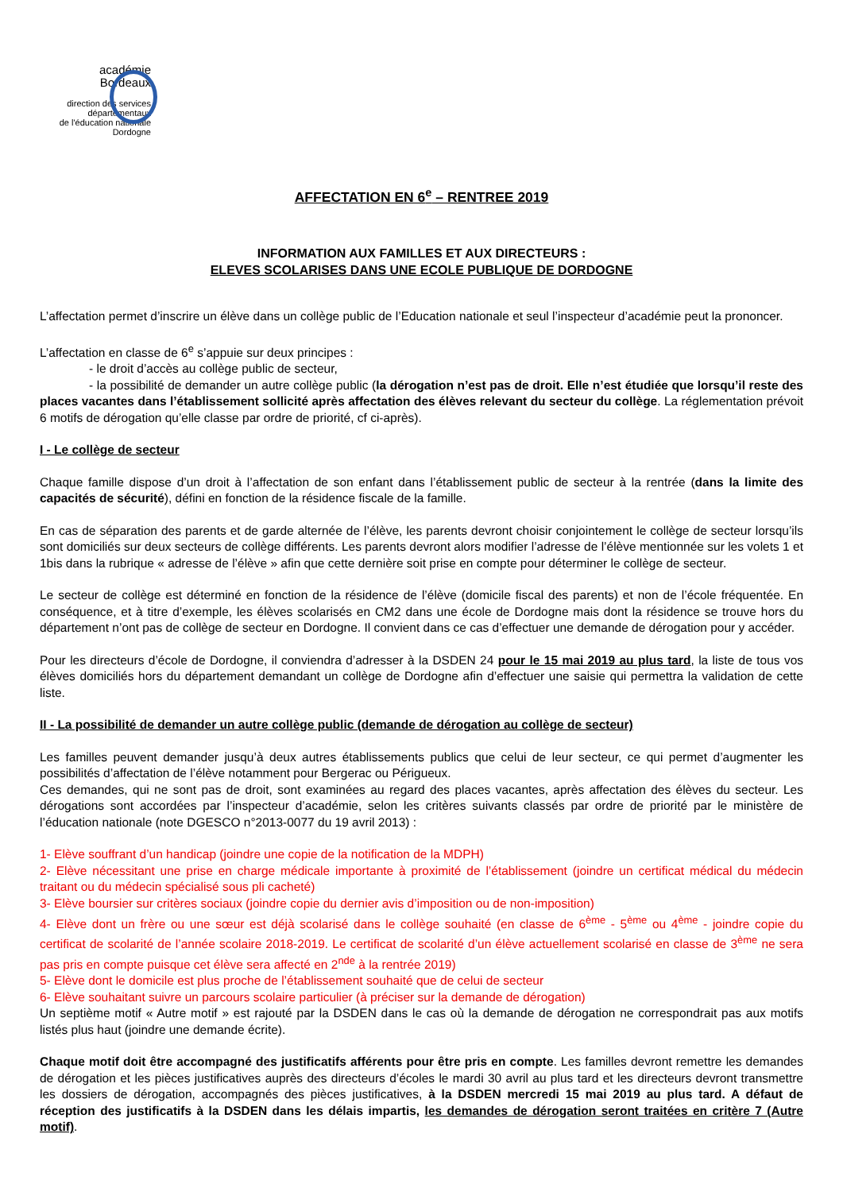académie
Bordeaux
direction des services
départementaux
de l'éducation nationale
Dordogne
AFFECTATION EN 6<sup>e</sup> – RENTREE 2019
INFORMATION AUX FAMILLES ET AUX DIRECTEURS :
ELEVES SCOLARISES DANS UNE ECOLE PUBLIQUE DE DORDOGNE
L’affectation permet d’inscrire un élève dans un collège public de l’Education nationale et seul l’inspecteur d’académie peut la prononcer.
L’affectation en classe de 6<sup>e</sup> s’appuie sur deux principes :
- le droit d’accès au collège public de secteur,
- la possibilité de demander un autre collège public (la dérogation n’est pas de droit. Elle n’est étudiée que lorsqu’il reste des places vacantes dans l’établissement sollicité après affectation des élèves relevant du secteur du collège. La réglementation prévoit 6 motifs de dérogation qu’elle classe par ordre de priorité, cf ci-après).
I - Le collège de secteur
Chaque famille dispose d’un droit à l’affectation de son enfant dans l’établissement public de secteur à la rentrée (dans la limite des capacités de sécurité), défini en fonction de la résidence fiscale de la famille.
En cas de séparation des parents et de garde alternée de l’élève, les parents devront choisir conjointement le collège de secteur lorsqu’ils sont domiciliés sur deux secteurs de collège différents. Les parents devront alors modifier l’adresse de l’élève mentionnée sur les volets 1 et 1bis dans la rubrique « adresse de l’élève » afin que cette dernière soit prise en compte pour déterminer le collège de secteur.
Le secteur de collège est déterminé en fonction de la résidence de l’élève (domicile fiscal des parents) et non de l’école fréquentée. En conséquence, et à titre d’exemple, les élèves scolarisés en CM2 dans une école de Dordogne mais dont la résidence se trouve hors du département n’ont pas de collège de secteur en Dordogne. Il convient dans ce cas d’effectuer une demande de dérogation pour y accéder.
Pour les directeurs d’école de Dordogne, il conviendra d’adresser à la DSDEN 24 pour le 15 mai 2019 au plus tard, la liste de tous vos élèves domiciliés hors du département demandant un collège de Dordogne afin d’effectuer une saisie qui permettra la validation de cette liste.
II - La possibilité de demander un autre collège public (demande de dérogation au collège de secteur)
Les familles peuvent demander jusqu’à deux autres établissements publics que celui de leur secteur, ce qui permet d’augmenter les possibilités d’affectation de l’élève notamment pour Bergerac ou Périgueux.
Ces demandes, qui ne sont pas de droit, sont examinées au regard des places vacantes, après affectation des élèves du secteur. Les dérogations sont accordées par l’inspecteur d’académie, selon les critères suivants classés par ordre de priorité par le ministère de l’éducation nationale (note DGESCO n°2013-0077 du 19 avril 2013) :
1- Elève souffrant d’un handicap (joindre une copie de la notification de la MDPH)
2- Elève nécessitant une prise en charge médicale importante à proximité de l’établissement (joindre un certificat médical du médecin traitant ou du médecin spécialisé sous pli cacheté)
3- Elève boursier sur critères sociaux (joindre copie du dernier avis d’imposition ou de non-imposition)
4- Elève dont un frère ou une sœur est déjà scolarisé dans le collège souhaité (en classe de 6<sup>ème</sup> - 5<sup>ème</sup> ou 4<sup>ème</sup> - joindre copie du certificat de scolarité de l’année scolaire 2018-2019. Le certificat de scolarité d’un élève actuellement scolarisé en classe de 3<sup>ème</sup> ne sera pas pris en compte puisque cet élève sera affecté en 2<sup>nde</sup> à la rentrée 2019)
5- Elève dont le domicile est plus proche de l’établissement souhaité que de celui de secteur
6- Elève souhaitant suivre un parcours scolaire particulier (à préciser sur la demande de dérogation)
Un septième motif « Autre motif » est rajouté par la DSDEN dans le cas où la demande de dérogation ne correspondrait pas aux motifs listés plus haut (joindre une demande écrite).
Chaque motif doit être accompagné des justificatifs afférents pour être pris en compte. Les familles devront remettre les demandes de dérogation et les pièces justificatives auprès des directeurs d’écoles le mardi 30 avril au plus tard et les directeurs devront transmettre les dossiers de dérogation, accompagnés des pièces justificatives, à la DSDEN mercredi 15 mai 2019 au plus tard. A défaut de réception des justificatifs à la DSDEN dans les délais impartis, les demandes de dérogation seront traitées en critère 7 (Autre motif).